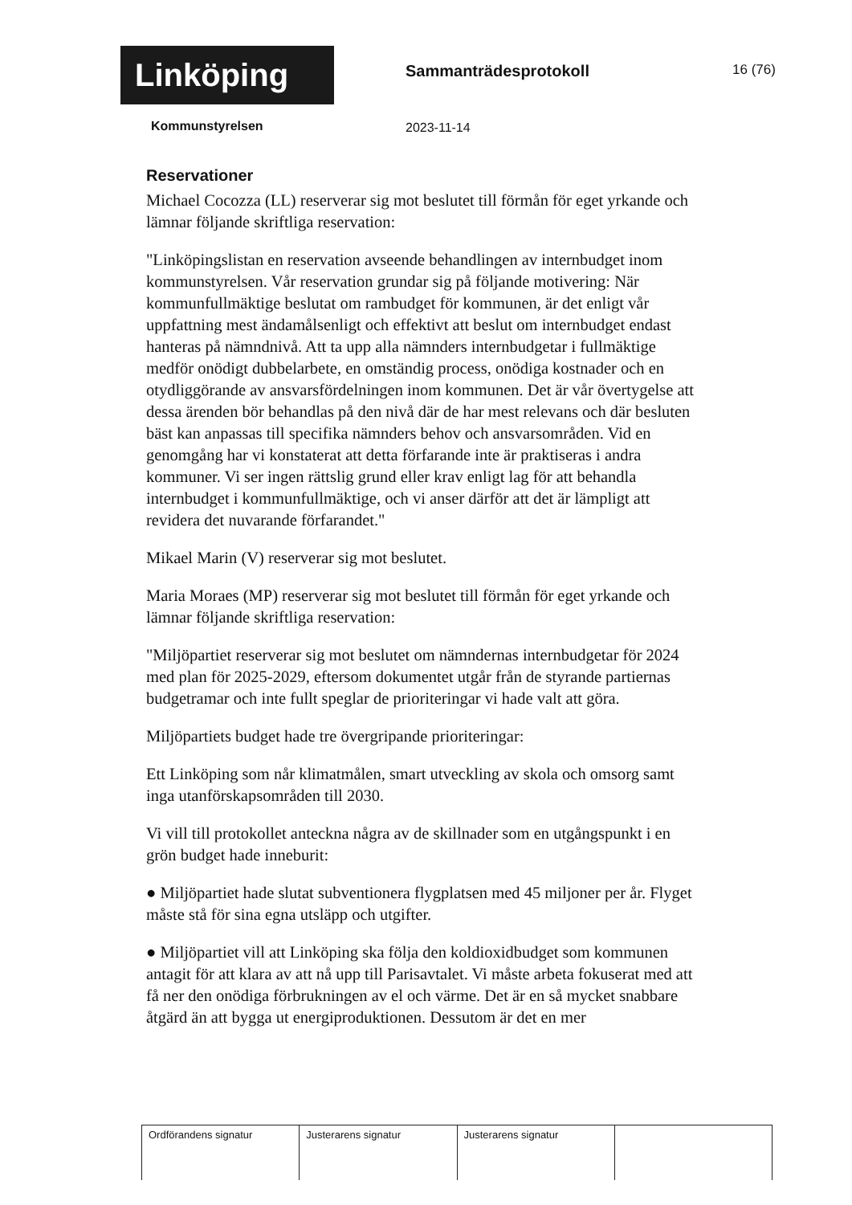Linköping
Sammanträdesprotokoll 16 (76)
Kommunstyrelsen 2023-11-14
Reservationer
Michael Cocozza (LL) reserverar sig mot beslutet till förmån för eget yrkande och lämnar följande skriftliga reservation:
"Linköpingslistan en reservation avseende behandlingen av internbudget inom kommunstyrelsen. Vår reservation grundar sig på följande motivering: När kommunfullmäktige beslutat om rambudget för kommunen, är det enligt vår uppfattning mest ändamålsenligt och effektivt att beslut om internbudget endast hanteras på nämndnivå. Att ta upp alla nämnders internbudgetar i fullmäktige medför onödigt dubbelarbete, en omständig process, onödiga kostnader och en otydliggörande av ansvarsfördelningen inom kommunen. Det är vår övertygelse att dessa ärenden bör behandlas på den nivå där de har mest relevans och där besluten bäst kan anpassas till specifika nämnders behov och ansvarsområden. Vid en genomgång har vi konstaterat att detta förfarande inte är praktiseras i andra kommuner. Vi ser ingen rättslig grund eller krav enligt lag för att behandla internbudget i kommunfullmäktige, och vi anser därför att det är lämpligt att revidera det nuvarande förfarandet."
Mikael Marin (V) reserverar sig mot beslutet.
Maria Moraes (MP) reserverar sig mot beslutet till förmån för eget yrkande och lämnar följande skriftliga reservation:
"Miljöpartiet reserverar sig mot beslutet om nämndernas internbudgetar för 2024 med plan för 2025-2029, eftersom dokumentet utgår från de styrande partiernas budgetramar och inte fullt speglar de prioriteringar vi hade valt att göra.
Miljöpartiets budget hade tre övergripande prioriteringar:
Ett Linköping som når klimatmålen, smart utveckling av skola och omsorg samt inga utanförskapsområden till 2030.
Vi vill till protokollet anteckna några av de skillnader som en utgångspunkt i en grön budget hade inneburit:
● Miljöpartiet hade slutat subventionera flygplatsen med 45 miljoner per år. Flyget måste stå för sina egna utsläpp och utgifter.
● Miljöpartiet vill att Linköping ska följa den koldioxidbudget som kommunen antagit för att klara av att nå upp till Parisavtalet. Vi måste arbeta fokuserat med att få ner den onödiga förbrukningen av el och värme. Det är en så mycket snabbare åtgärd än att bygga ut energiproduktionen. Dessutom är det en mer
| Ordförandens signatur | Justerarens signatur | Justerarens signatur | |